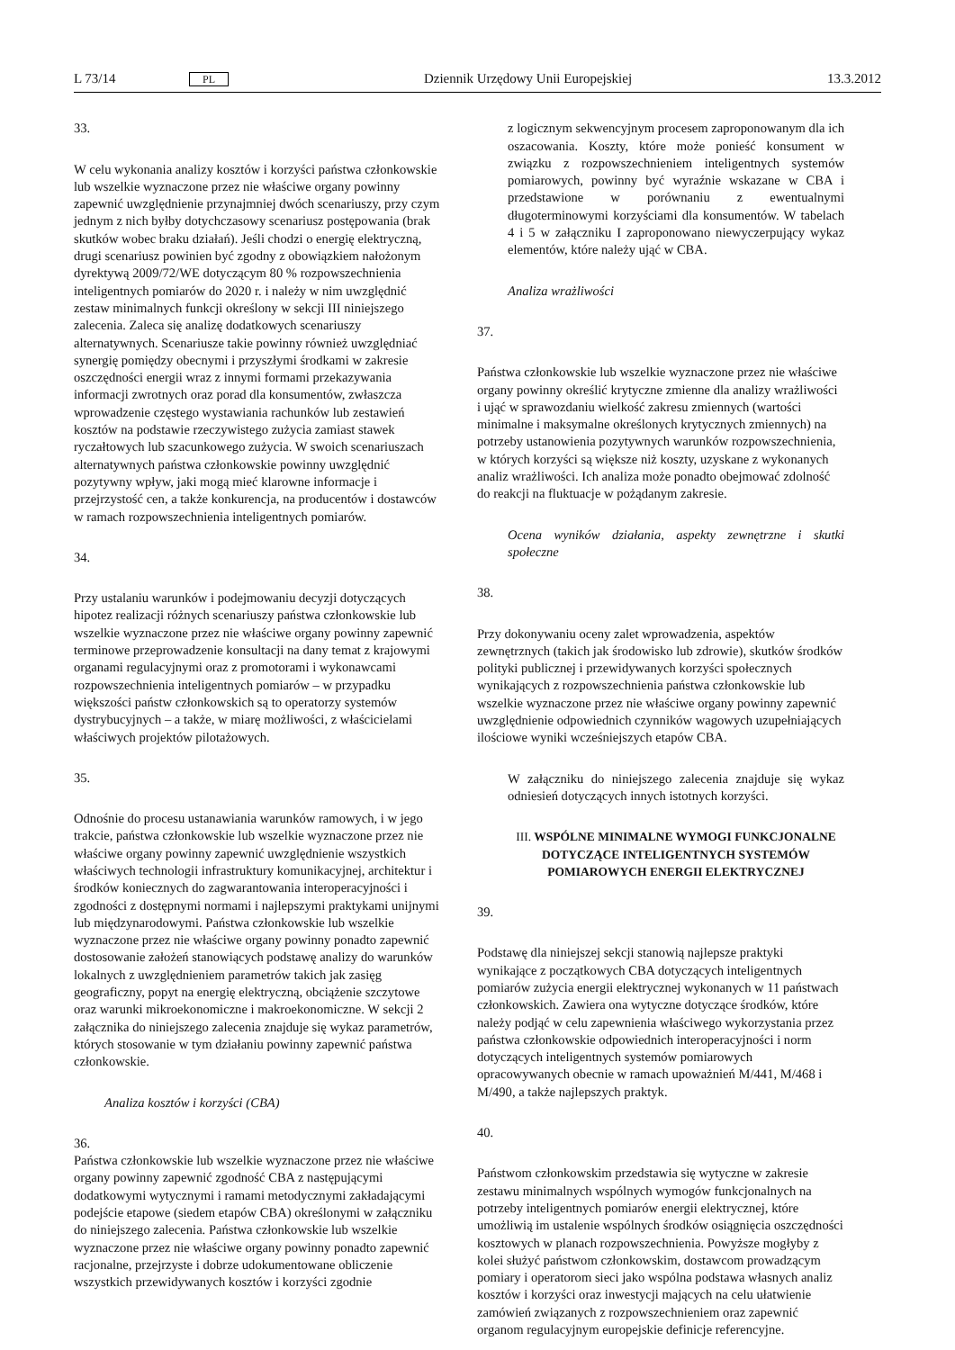L 73/14 PL Dziennik Urzędowy Unii Europejskiej 13.3.2012
33. W celu wykonania analizy kosztów i korzyści państwa członkowskie lub wszelkie wyznaczone przez nie właściwe organy powinny zapewnić uwzględnienie przynajmniej dwóch scenariuszy, przy czym jednym z nich byłby dotychczasowy scenariusz postępowania (brak skutków wobec braku działań). Jeśli chodzi o energię elektryczną, drugi scenariusz powinien być zgodny z obowiązkiem nałożonym dyrektywą 2009/72/WE dotyczącym 80 % rozpowszechnienia inteligentnych pomiarów do 2020 r. i należy w nim uwzględnić zestaw minimalnych funkcji określony w sekcji III niniejszego zalecenia. Zaleca się analizę dodatkowych scenariuszy alternatywnych. Scenariusze takie powinny również uwzględniać synergię pomiędzy obecnymi i przyszłymi środkami w zakresie oszczędności energii wraz z innymi formami przekazywania informacji zwrotnych oraz porad dla konsumentów, zwłaszcza wprowadzenie częstego wystawiania rachunków lub zestawień kosztów na podstawie rzeczywistego zużycia zamiast stawek ryczałtowych lub szacunkowego zużycia. W swoich scenariuszach alternatywnych państwa członkowskie powinny uwzględnić pozytywny wpływ, jaki mogą mieć klarowne informacje i przejrzystość cen, a także konkurencja, na producentów i dostawców w ramach rozpowszechnienia inteligentnych pomiarów.
34. Przy ustalaniu warunków i podejmowaniu decyzji dotyczących hipotez realizacji różnych scenariuszy państwa członkowskie lub wszelkie wyznaczone przez nie właściwe organy powinny zapewnić terminowe przeprowadzenie konsultacji na dany temat z krajowymi organami regulacyjnymi oraz z promotorami i wykonawcami rozpowszechnienia inteligentnych pomiarów – w przypadku większości państw członkowskich są to operatorzy systemów dystrybucyjnych – a także, w miarę możliwości, z właścicielami właściwych projektów pilotażowych.
35. Odnośnie do procesu ustanawiania warunków ramowych, i w jego trakcie, państwa członkowskie lub wszelkie wyznaczone przez nie właściwe organy powinny zapewnić uwzględnienie wszystkich właściwych technologii infrastruktury komunikacyjnej, architektur i środków koniecznych do zagwarantowania interoperacyjności i zgodności z dostępnymi normami i najlepszymi praktykami unijnymi lub międzynarodowymi. Państwa członkowskie lub wszelkie wyznaczone przez nie właściwe organy powinny ponadto zapewnić dostosowanie założeń stanowiących podstawę analizy do warunków lokalnych z uwzględnieniem parametrów takich jak zasięg geograficzny, popyt na energię elektryczną, obciążenie szczytowe oraz warunki mikroekonomiczne i makroekonomiczne. W sekcji 2 załącznika do niniejszego zalecenia znajduje się wykaz parametrów, których stosowanie w tym działaniu powinny zapewnić państwa członkowskie.
Analiza kosztów i korzyści (CBA)
36. Państwa członkowskie lub wszelkie wyznaczone przez nie właściwe organy powinny zapewnić zgodność CBA z następującymi dodatkowymi wytycznymi i ramami metodycznymi zakładającymi podejście etapowe (siedem etapów CBA) określonymi w załączniku do niniejszego zalecenia. Państwa członkowskie lub wszelkie wyznaczone przez nie właściwe organy powinny ponadto zapewnić racjonalne, przejrzyste i dobrze udokumentowane obliczenie wszystkich przewidywanych kosztów i korzyści zgodnie
z logicznym sekwencyjnym procesem zaproponowanym dla ich oszacowania. Koszty, które może ponieść konsument w związku z rozpowszechnieniem inteligentnych systemów pomiarowych, powinny być wyraźnie wskazane w CBA i przedstawione w porównaniu z ewentualnymi długoterminowymi korzyściami dla konsumentów. W tabelach 4 i 5 w załączniku I zaproponowano niewyczerpujący wykaz elementów, które należy ująć w CBA.
Analiza wrażliwości
37. Państwa członkowskie lub wszelkie wyznaczone przez nie właściwe organy powinny określić krytyczne zmienne dla analizy wrażliwości i ująć w sprawozdaniu wielkość zakresu zmiennych (wartości minimalne i maksymalne określonych krytycznych zmiennych) na potrzeby ustanowienia pozytywnych warunków rozpowszechnienia, w których korzyści są większe niż koszty, uzyskane z wykonanych analiz wrażliwości. Ich analiza może ponadto obejmować zdolność do reakcji na fluktuacje w pożądanym zakresie.
Ocena wyników działania, aspekty zewnętrzne i skutki społeczne
38. Przy dokonywaniu oceny zalet wprowadzenia, aspektów zewnętrznych (takich jak środowisko lub zdrowie), skutków środków polityki publicznej i przewidywanych korzyści społecznych wynikających z rozpowszechnienia państwa członkowskie lub wszelkie wyznaczone przez nie właściwe organy powinny zapewnić uwzględnienie odpowiednich czynników wagowych uzupełniających ilościowe wyniki wcześniejszych etapów CBA.
W załączniku do niniejszego zalecenia znajduje się wykaz odniesień dotyczących innych istotnych korzyści.
III. WSPÓLNE MINIMALNE WYMOGI FUNKCJONALNE DOTYCZĄCE INTELIGENTNYCH SYSTEMÓW POMIAROWYCH ENERGII ELEKTRYCZNEJ
39. Podstawę dla niniejszej sekcji stanowią najlepsze praktyki wynikające z początkowych CBA dotyczących inteligentnych pomiarów zużycia energii elektrycznej wykonanych w 11 państwach członkowskich. Zawiera ona wytyczne dotyczące środków, które należy podjąć w celu zapewnienia właściwego wykorzystania przez państwa członkowskie odpowiednich interoperacyjności i norm dotyczących inteligentnych systemów pomiarowych opracowywanych obecnie w ramach upoważnień M/441, M/468 i M/490, a także najlepszych praktyk.
40. Państwom członkowskim przedstawia się wytyczne w zakresie zestawu minimalnych wspólnych wymogów funkcjonalnych na potrzeby inteligentnych pomiarów energii elektrycznej, które umożliwią im ustalenie wspólnych środków osiągnięcia oszczędności kosztowych w planach rozpowszechnienia. Powyższe mogłyby z kolei służyć państwom członkowskim, dostawcom prowadzącym pomiary i operatorom sieci jako wspólna podstawa własnych analiz kosztów i korzyści oraz inwestycji mających na celu ułatwienie zamówień związanych z rozpowszechnieniem oraz zapewnić organom regulacyjnym europejskie definicje referencyjne.